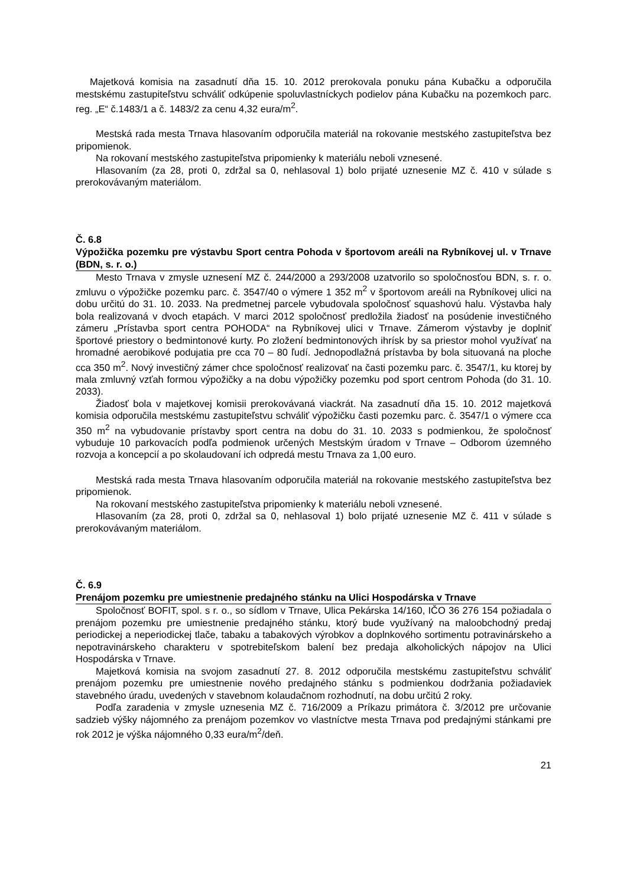Majetková komisia na zasadnutí dňa 15. 10. 2012 prerokovala ponuku pána Kubačku a odporučila mestskému zastupiteľstvu schváliť odkúpenie spoluvlastníckych podielov pána Kubačku na pozemkoch parc. reg. „E“ č.1483/1 a č. 1483/2 za cenu 4,32 eura/m<sup>2</sup>.
Mestská rada mesta Trnava hlasovaním odporučila materiál na rokovanie mestského zastupiteľstva bez pripomienok.
Na rokovaní mestského zastupiteľstva pripomienky k materiálu neboli vznesené.
Hlasovaním (za 28, proti 0, zdržal sa 0, nehlasoval 1) bolo prijaté uznesenie MZ č. 410 v súlade s prerokovávaným materiálom.
Č. 6.8
Výpožička pozemku pre výstavbu Sport centra Pohoda v športovom areáli na Rybníkovej ul. v Trnave (BDN, s. r. o.)
Mesto Trnava v zmysle uznesení MZ č. 244/2000 a 293/2008 uzatvorilo so spoločnosťou BDN, s. r. o. zmluvu o výpožičke pozemku parc. č. 3547/40 o výmere 1 352 m<sup>2</sup> v športovom areáli na Rybníkovej ulici na dobu určitú do 31. 10. 2033. Na predmetnej parcele vybudovala spoločnosť squashovú halu. Výstavba haly bola realizovaná v dvoch etapách. V marci 2012 spoločnosť predložila žiadosť na posúdenie investičného zámeru „Prístavba sport centra POHODA“ na Rybníkovej ulici v Trnave. Zámerom výstavby je doplniť športové priestory o bedmintonové kurty. Po zložení bedmintonových ihrísk by sa priestor mohol využívať na hromadné aerobikové podujatia pre cca 70 – 80 ľudí. Jednopodlažná prístavba by bola situovaná na ploche cca 350 m<sup>2</sup>. Nový investičný zámer chce spoločnosť realizovať na časti pozemku parc. č. 3547/1, ku ktorej by mala zmluvný vzťah formou výpožičky a na dobu výpožičky pozemku pod sport centrom Pohoda (do 31. 10. 2033).
Žiadosť bola v majetkovej komisii prerokovávaná viackrát. Na zasadnutí dňa 15. 10. 2012 majetková komisia odporučila mestskému zastupiteľstvu schváliť výpožičku časti pozemku parc. č. 3547/1 o výmere cca 350 m<sup>2</sup> na vybudovanie prístavby sport centra na dobu do 31. 10. 2033 s podmienkou, že spoločnosť vybuduje 10 parkovacích podľa podmienok určených Mestským úradom v Trnave – Odborom územného rozvoja a koncepcií a po skolaudovaní ich odpredá mestu Trnava za 1,00 euro.
Mestská rada mesta Trnava hlasovaním odporučila materiál na rokovanie mestského zastupiteľstva bez pripomienok.
Na rokovaní mestského zastupiteľstva pripomienky k materiálu neboli vznesené.
Hlasovaním (za 28, proti 0, zdržal sa 0, nehlasoval 1) bolo prijaté uznesenie MZ č. 411 v súlade s prerokovávaným materiálom.
Č. 6.9
Prenájom pozemku pre umiestnenie predajného stánku na Ulici Hospodárska v Trnave
Spoločnosť BOFIT, spol. s r. o., so sídlom v Trnave, Ulica Pekárska 14/160, IČO 36 276 154 požiadala o prenájom pozemku pre umiestnenie predajného stánku, ktorý bude využívaný na maloobchodný predaj periodickej a neperiodickej tlače, tabaku a tabakových výrobkov a doplnkového sortimentu potravinárskeho a nepotravinárskeho charakteru v spotrebiteľskom balení bez predaja alkoholických nápojov na Ulici Hospodárska v Trnave.
Majetková komisia na svojom zasadnutí 27. 8. 2012 odporučila mestskému zastupiteľstvu schváliť prenájom pozemku pre umiestnenie nového predajného stánku s podmienkou dodržania požiadaviek stavebného úradu, uvedených v stavebnom kolaudačnom rozhodnutí, na dobu určitú 2 roky.
Podľa zaradenia v zmysle uznesenia MZ č. 716/2009 a Príkazu primátora č. 3/2012 pre určovanie sadzieb výšky nájomného za prenájom pozemkov vo vlastníctve mesta Trnava pod predajnými stánkami pre rok 2012 je výška nájomného 0,33 eura/m<sup>2</sup>/deň.
21